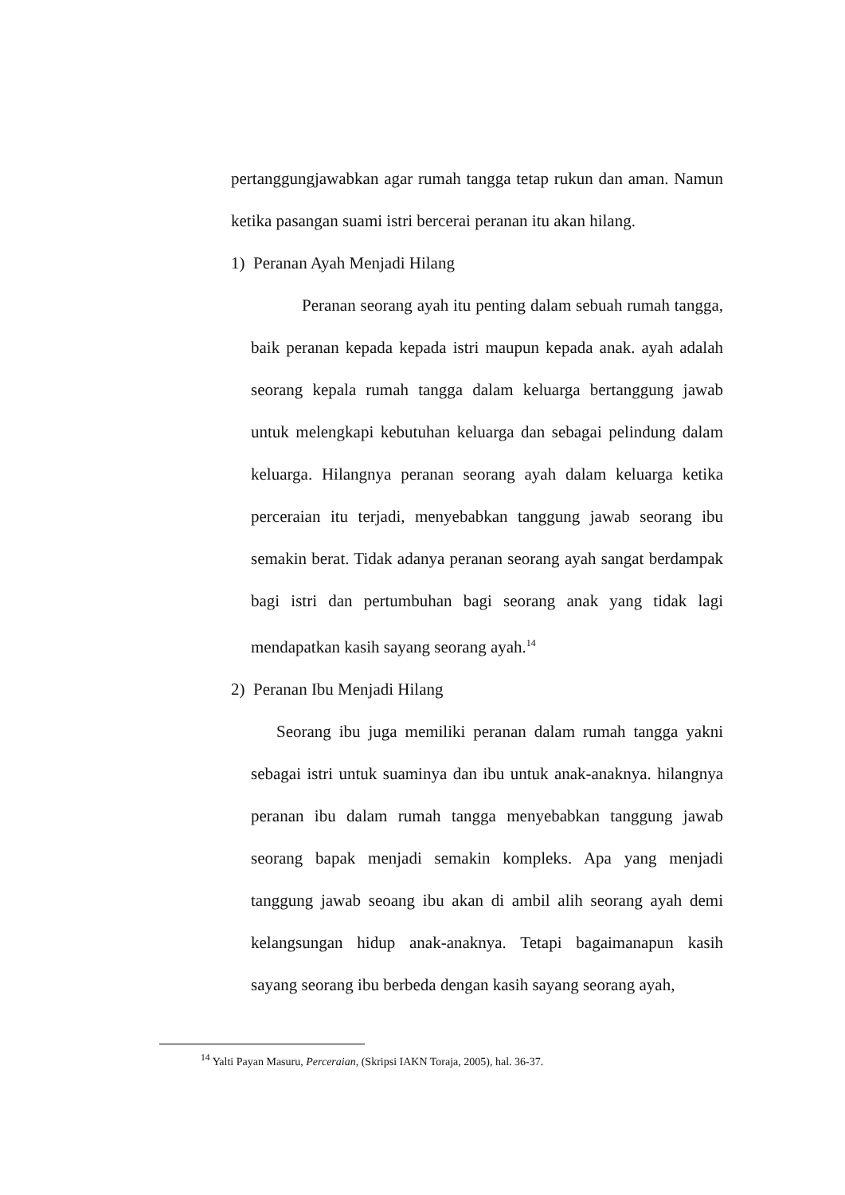pertanggungjawabkan agar rumah tangga tetap rukun dan aman. Namun ketika pasangan suami istri bercerai peranan itu akan hilang.
1) Peranan Ayah Menjadi Hilang
Peranan seorang ayah itu penting dalam sebuah rumah tangga, baik peranan kepada kepada istri maupun kepada anak. ayah adalah seorang kepala rumah tangga dalam keluarga bertanggung jawab untuk melengkapi kebutuhan keluarga dan sebagai pelindung dalam keluarga. Hilangnya peranan seorang ayah dalam keluarga ketika perceraian itu terjadi, menyebabkan tanggung jawab seorang ibu semakin berat. Tidak adanya peranan seorang ayah sangat berdampak bagi istri dan pertumbuhan bagi seorang anak yang tidak lagi mendapatkan kasih sayang seorang ayah.<sup>14</sup>
2) Peranan Ibu Menjadi Hilang
Seorang ibu juga memiliki peranan dalam rumah tangga yakni sebagai istri untuk suaminya dan ibu untuk anak-anaknya. hilangnya peranan ibu dalam rumah tangga menyebabkan tanggung jawab seorang bapak menjadi semakin kompleks. Apa yang menjadi tanggung jawab seoang ibu akan di ambil alih seorang ayah demi kelangsungan hidup anak-anaknya. Tetapi bagaimanapun kasih sayang seorang ibu berbeda dengan kasih sayang seorang ayah,
<sup>14</sup> Yalti Payan Masuru, Perceraian, (Skripsi IAKN Toraja, 2005), hal. 36-37.